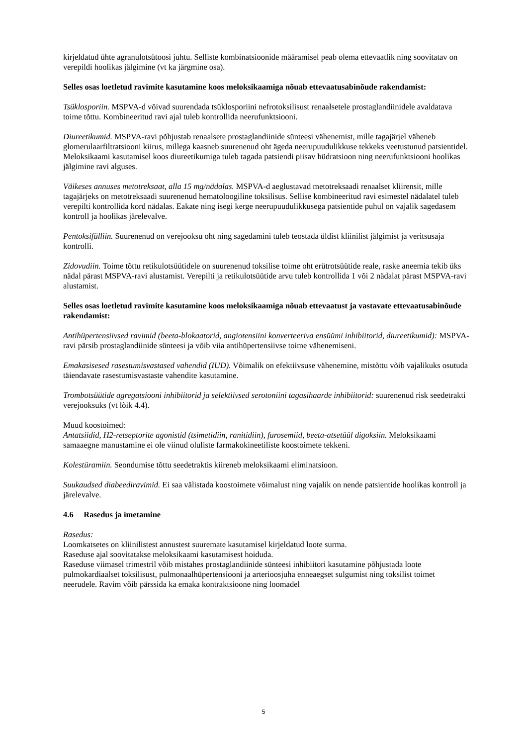kirjeldatud ühte agranulotsütoosi juhtu. Selliste kombinatsioonide määramisel peab olema ettevaatlik ning soovitatav on verepildi hoolikas jälgimine (vt ka järgmine osa).
Selles osas loetletud ravimite kasutamine koos meloksikaamiga nõuab ettevaatusabinõude rakendamist:
Tsüklosporiin. MSPVA-d võivad suurendada tsüklosporiini nefrotoksilisust renaalsetele prostaglandiinidele avaldatava toime tõttu. Kombineeritud ravi ajal tuleb kontrollida neerufunktsiooni.
Diureetikumid. MSPVA-ravi põhjustab renaalsete prostaglandiinide sünteesi vähenemist, mille tagajärjel väheneb glomerulaarfiltratsiooni kiirus, millega kaasneb suurenenud oht ägeda neerupuudulikkuse tekkeks veetustunud patsientidel. Meloksikaami kasutamisel koos diureetikumiga tuleb tagada patsiendi piisav hüdratsioon ning neerufunktsiooni hoolikas jälgimine ravi alguses.
Väikeses annuses metotreksaat, alla 15 mg/nädalas. MSPVA-d aeglustavad metotreksaadi renaalset kliirensit, mille tagajärjeks on metotreksaadi suurenenud hematoloogiline toksilisus. Sellise kombineeritud ravi esimestel nädalatel tuleb verepilti kontrollida kord nädalas. Eakate ning isegi kerge neerupuudulikkusega patsientide puhul on vajalik sagedasem kontroll ja hoolikas järelevalve.
Pentoksifülliin. Suurenenud on verejooksu oht ning sagedamini tuleb teostada üldist kliinilist jälgimist ja veritsusaja kontrolli.
Zidovudiin. Toime tõttu retikulotsüütidele on suurenenud toksilise toime oht erütrotsüütide reale, raske aneemia tekib üks nädal pärast MSPVA-ravi alustamist. Verepilti ja retikulotsüütide arvu tuleb kontrollida 1 või 2 nädalat pärast MSPVA-ravi alustamist.
Selles osas loetletud ravimite kasutamine koos meloksikaamiga nõuab ettevaatust ja vastavate ettevaatusabinõude rakendamist:
Antihüpertensiivsed ravimid (beeta-blokaatorid, angiotensiini konverteeriva ensüümi inhibiitorid, diureetikumid): MSPVA-ravi pärsib prostaglandiinide sünteesi ja võib viia antihüpertensiivse toime vähenemiseni.
Emakasisesed rasestumisvastased vahendid (IUD). Võimalik on efektiivsuse vähenemine, mistõttu võib vajalikuks osutuda täiendavate rasestumisvastaste vahendite kasutamine.
Trombotsüütide agregatsiooni inhibiitorid ja selektiivsed serotoniini tagasihaarde inhibiitorid: suurenenud risk seedetrakti verejooksuks (vt lõik 4.4).
Muud koostoimed:
Antatsiidid, H2-retseptorite agonistid (tsimetidiin, ranitidiin), furosemiid, beeta-atsetüül digoksiin. Meloksikaami samaaegne manustamine ei ole viinud oluliste farmakokineetiliste koostoimete tekkeni.
Kolestüramiin. Seondumise tõttu seedetraktis kiireneb meloksikaami eliminatsioon.
Suukaudsed diabeediravimid. Ei saa välistada koostoimete võimalust ning vajalik on nende patsientide hoolikas kontroll ja järelevalve.
4.6 Rasedus ja imetamine
Rasedus:
Loomkatsetes on kliinilistest annustest suuremate kasutamisel kirjeldatud loote surma.
Raseduse ajal soovitatakse meloksikaami kasutamisest hoiduda.
Raseduse viimasel trimestril võib mistahes prostaglandiinide sünteesi inhibiitori kasutamine põhjustada loote pulmokardiaalset toksilisust, pulmonaalhüpertensiooni ja arterioosjuha enneaegset sulgumist ning toksilist toimet neerudele. Ravim võib pärssida ka emaka kontraktsioone ning loomadel
5